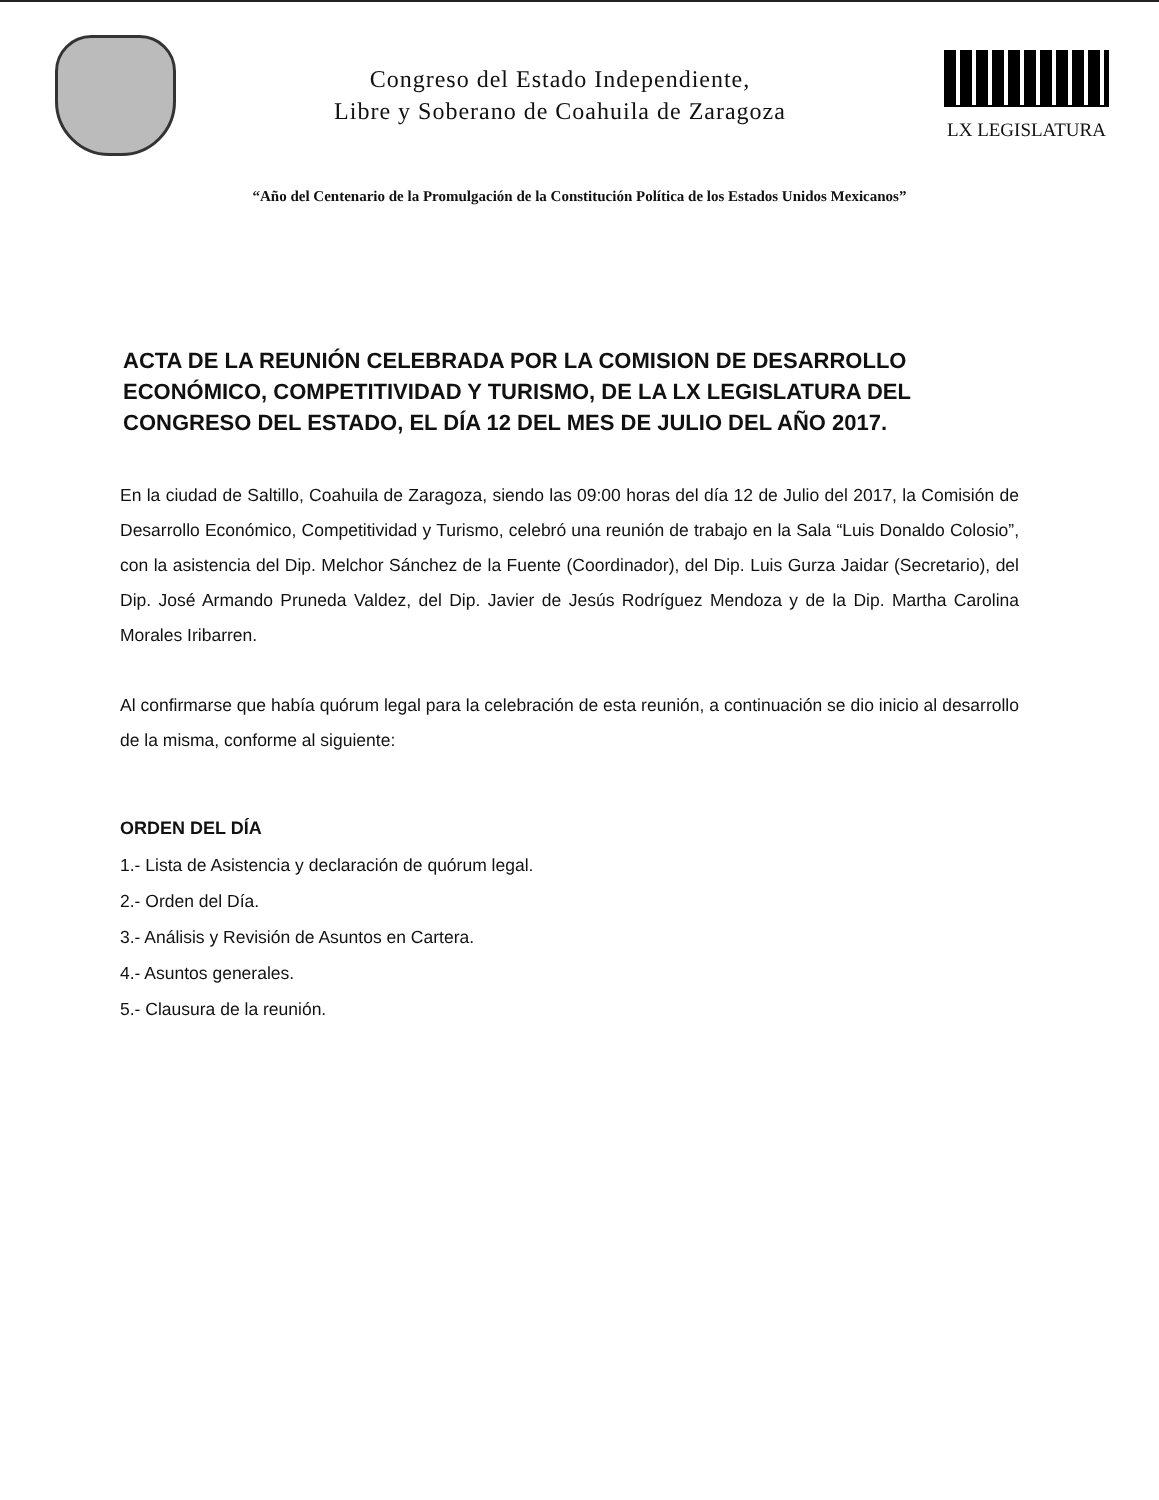Congreso del Estado Independiente,
Libre y Soberano de Coahuila de Zaragoza
LX LEGISLATURA
“Año del Centenario de la Promulgación de la Constitución Política de los Estados Unidos Mexicanos”
ACTA DE LA REUNIÓN CELEBRADA POR LA COMISION DE DESARROLLO ECONÓMICO, COMPETITIVIDAD Y TURISMO, DE LA LX LEGISLATURA DEL CONGRESO DEL ESTADO, EL DÍA 12 DEL MES DE JULIO DEL AÑO 2017.
En la ciudad de Saltillo, Coahuila de Zaragoza, siendo las 09:00 horas del día 12 de Julio del 2017, la Comisión de Desarrollo Económico, Competitividad y Turismo, celebró una reunión de trabajo en la Sala “Luis Donaldo Colosio”, con la asistencia del Dip. Melchor Sánchez de la Fuente (Coordinador), del Dip. Luis Gurza Jaidar (Secretario), del Dip. José Armando Pruneda Valdez, del Dip. Javier de Jesús Rodríguez Mendoza y de la Dip. Martha Carolina Morales Iribarren.
Al confirmarse que había quórum legal para la celebración de esta reunión, a continuación se dio inicio al desarrollo de la misma, conforme al siguiente:
ORDEN DEL DÍA
1.- Lista de Asistencia y declaración de quórum legal.
2.- Orden del Día.
3.- Análisis y Revisión de Asuntos en Cartera.
4.- Asuntos generales.
5.- Clausura de la reunión.